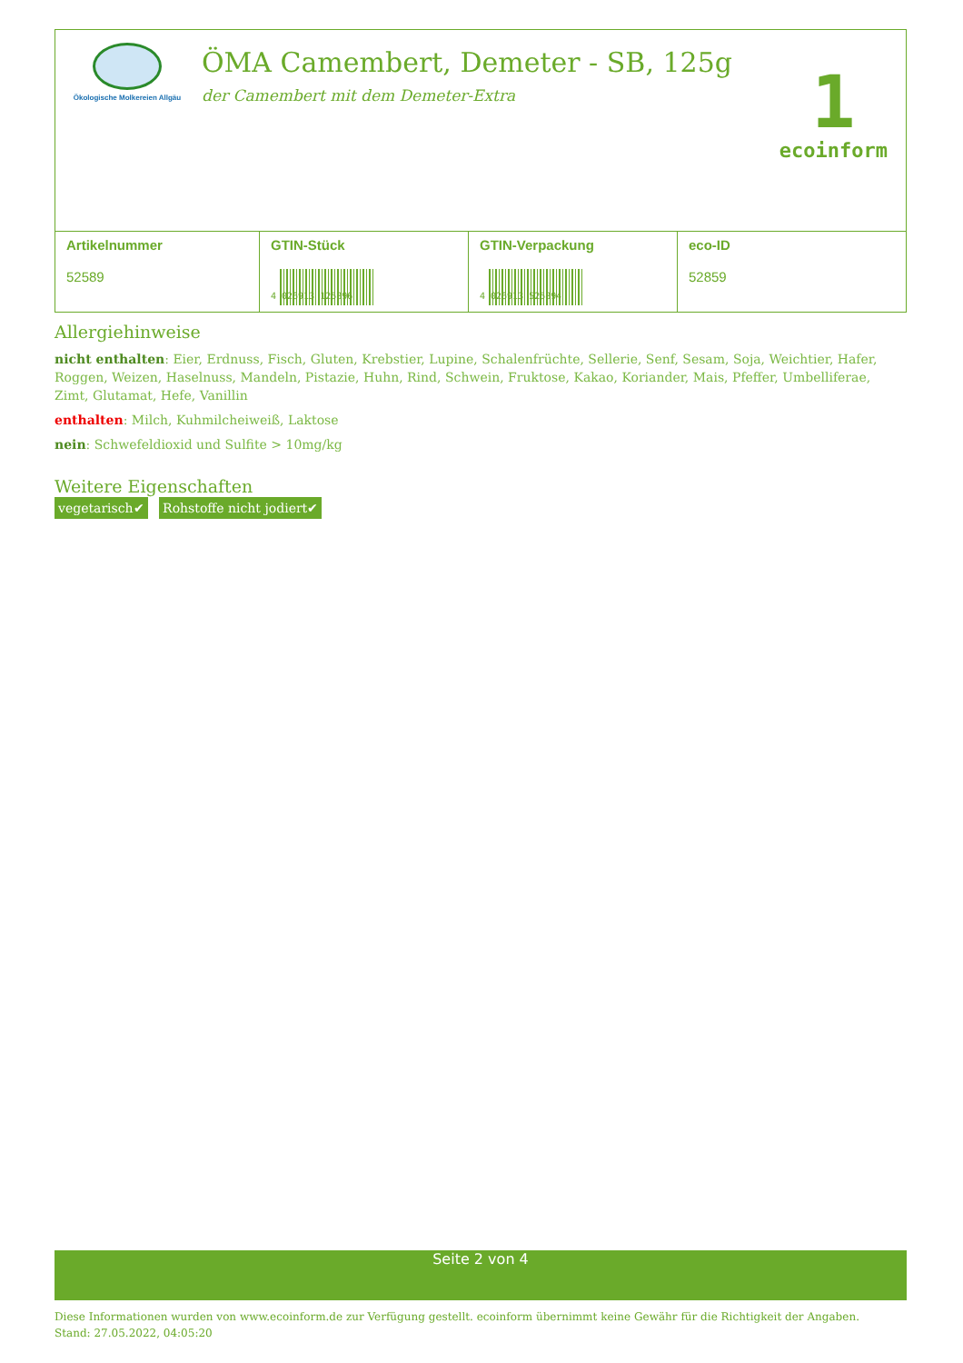Ökologische Molkereien Allgäu
ÖMA Camembert, Demeter - SB, 125g
der Camembert mit dem Demeter-Extra
1
ecoinform
| Artikelnummer 52589 | GTIN-Stück 4 026913 125896 | GTIN-Verpackung 4 026913 525894 | eco-ID 52859 |
Allergiehinweise
nicht enthalten: Eier, Erdnuss, Fisch, Gluten, Krebstier, Lupine, Schalenfrüchte, Sellerie, Senf, Sesam, Soja, Weichtier, Hafer, Roggen, Weizen, Haselnuss, Mandeln, Pistazie, Huhn, Rind, Schwein, Fruktose, Kakao, Koriander, Mais, Pfeffer, Umbelliferae, Zimt, Glutamat, Hefe, Vanillin
enthalten: Milch, Kuhmilcheiweiß, Laktose
nein: Schwefeldioxid und Sulfite > 10mg/kg
Weitere Eigenschaften
vegetarisch✔ Rohstoffe nicht jodiert✔
Seite 2 von 4
Diese Informationen wurden von www.ecoinform.de zur Verfügung gestellt. ecoinform übernimmt keine Gewähr für die Richtigkeit der Angaben.
Stand: 27.05.2022, 04:05:20